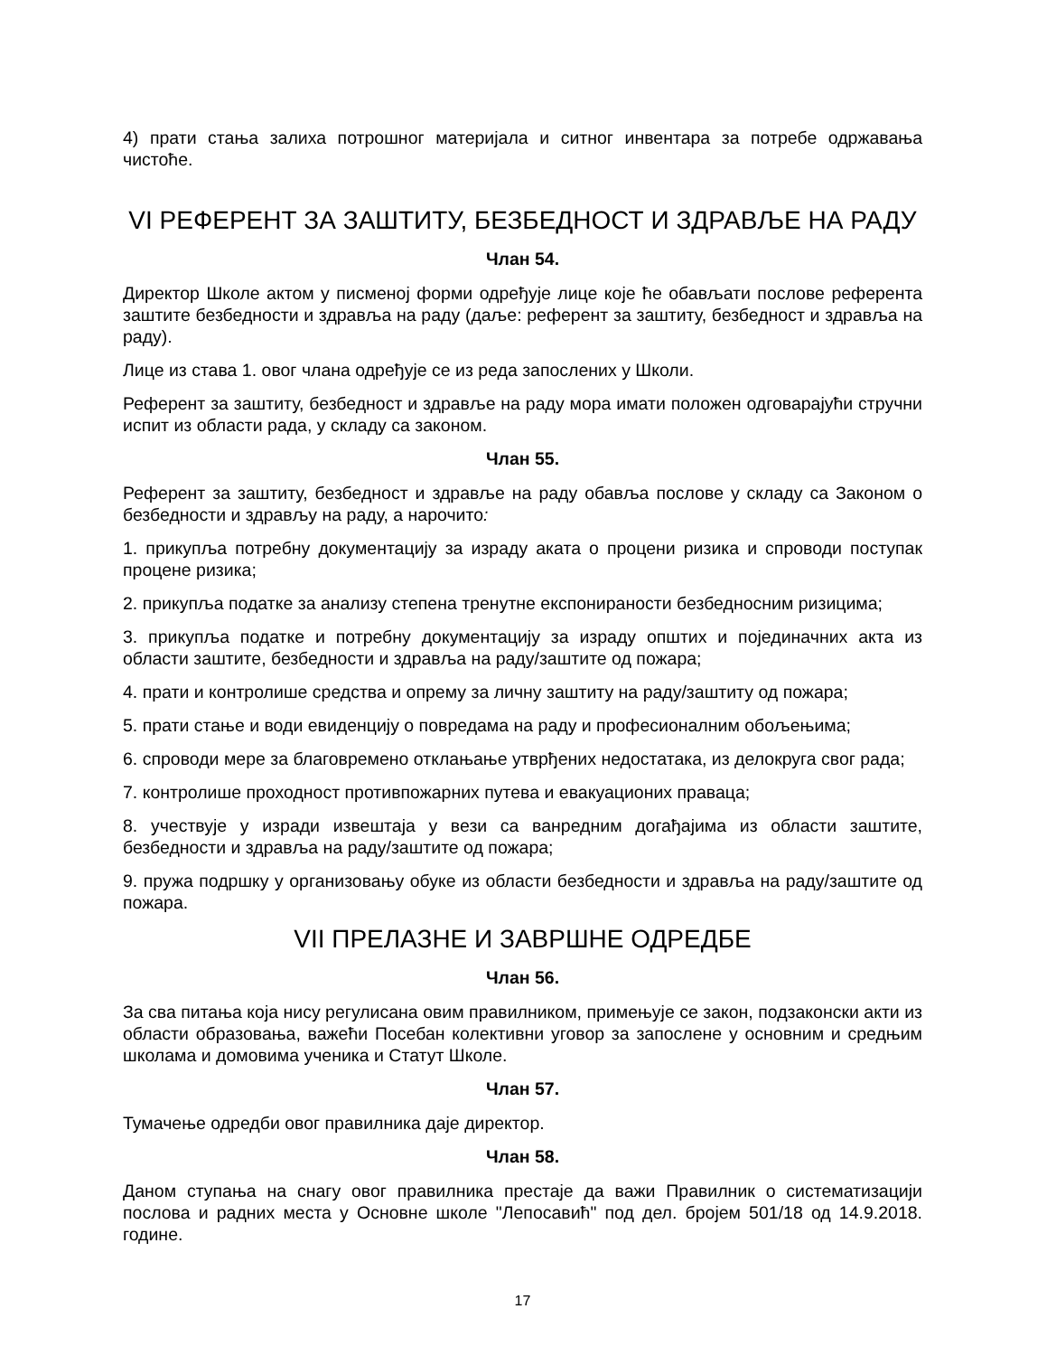4) прати стања залиха потрошног материјала и ситног инвентара за потребе одржавања чистоће.
VI РЕФЕРЕНТ ЗА ЗАШТИТУ, БЕЗБЕДНОСТ И ЗДРАВЉЕ НА РАДУ
Члан 54.
Директор Школе актом у писменој форми одређује лице које ће обављати послове референта заштите безбедности и здравља на раду (даље: референт за заштиту, безбедност и здравља на раду).
Лице из става 1. овог члана одређује се из реда запослених у Школи.
Референт за заштиту, безбедност и здравље на раду мора имати положен одговарајући стручни испит из области рада, у складу са законом.
Члан 55.
Референт за заштиту, безбедност и здравље на раду обавља послове у складу са Законом о безбедности и здрављу на раду, а нарочито:
1. прикупља потребну документацију за израду аката о процени ризика и спроводи поступак процене ризика;
2. прикупља податке за анализу степена тренутне експонираности безбедносним ризицима;
3. прикупља податке и потребну документацију за израду општих и појединачних акта из области заштите, безбедности и здравља на раду/заштите од пожара;
4. прати и контролише средства и опрему за личну заштиту на раду/заштиту од пожара;
5. прати стање и води евиденцију о повредама на раду и професионалним обољењима;
6. спроводи мере за благовремено отклањање утврђених недостатака, из делокруга свог рада;
7. контролише проходност противпожарних путева и евакуационих праваца;
8. учествује у изради извештаја у вези са ванредним догађајима из области заштите, безбедности и здравља на раду/заштите од пожара;
9. пружа подршку у организовању обуке из области безбедности и здравља на раду/заштите од пожара.
VII ПРЕЛАЗНЕ И ЗАВРШНЕ ОДРЕДБЕ
Члан 56.
За сва питања која нису регулисана овим правилником, примењује се закон, подзаконски акти из области образовања, важећи Посебан колективни уговор за запослене у основним и средњим школама и домовима ученика и Статут Школе.
Члан 57.
Тумачење одредби овог правилника даје директор.
Члан 58.
Даном ступања на снагу овог правилника престаје да важи Правилник о систематизацији послова и радних места у Основне школе "Лепосавић" под дел. бројем 501/18 од 14.9.2018. године.
17